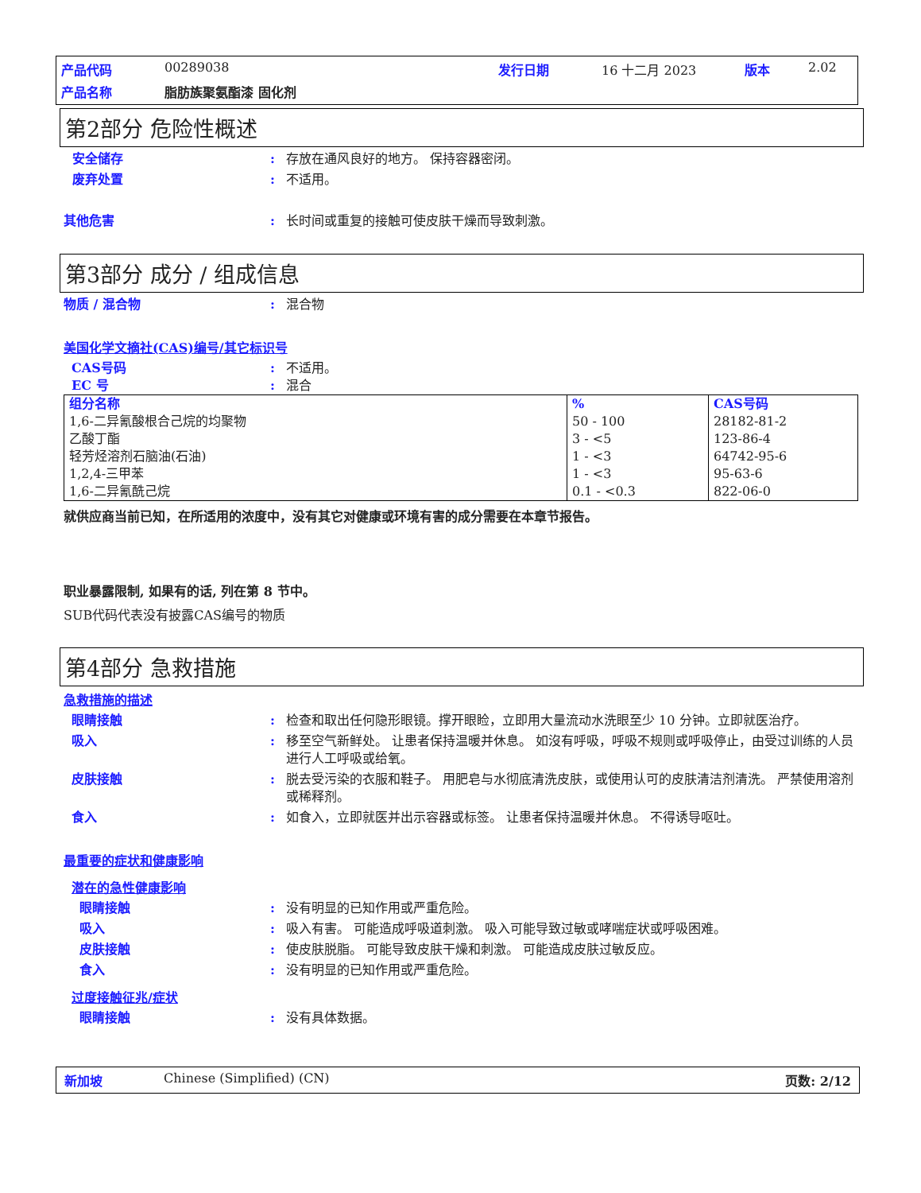产品代码 00289038 发行日期 16 十二月 2023 版本 2.02 产品名称 脂肪族聚氨酯漆 固化剂
第2部分 危险性概述
安全储存: 存放在通风良好的地方。 保持容器密闭。
废弃处置: 不适用。
其他危害: 长时间或重复的接触可使皮肤干燥而导致刺激。
第3部分 成分 / 组成信息
物质 / 混合物: 混合物
美国化学文摘社(CAS)编号/其它标识号
CAS号码: 不适用。
EC 号: 混合
| 组分名称 | % | CAS号码 |
| 1,6-二异氰酸根合己烷的均聚物 乙酸丁酯 轻芳烃溶剂石脑油(石油) 1,2,4-三甲苯 1,6-二异氰酰己烷 | 50 - 100 3 - <5 1 - <3 1 - <3 0.1 - <0.3 | 28182-81-2 123-86-4 64742-95-6 95-63-6 822-06-0 |
就供应商当前已知，在所适用的浓度中，没有其它对健康或环境有害的成分需要在本章节报告。
职业暴露限制, 如果有的话, 列在第 8 节中。
SUB代码代表没有披露CAS编号的物质
第4部分 急救措施
急救措施的描述
眼睛接触: 检查和取出任何隐形眼镜。撑开眼睑，立即用大量流动水洗眼至少 10 分钟。立即就医治疗。
吸入: 移至空气新鲜处。 让患者保持温暖并休息。 如沒有呼吸，呼吸不规则或呼吸停止，由受过训练的人员进行人工呼吸或给氧。
皮肤接触: 脱去受污染的衣服和鞋子。 用肥皂与水彻底清洗皮肤，或使用认可的皮肤清洁剂清洗。 严禁使用溶剂或稀释剂。
食入: 如食入，立即就医并出示容器或标签。 让患者保持温暖并休息。 不得诱导呕吐。
最重要的症状和健康影响
潜在的急性健康影响
眼睛接触: 没有明显的已知作用或严重危险。
吸入: 吸入有害。 可能造成呼吸道刺激。 吸入可能导致过敏或哮喘症状或呼吸困难。
皮肤接触: 使皮肤脱脂。 可能导致皮肤干燥和刺激。 可能造成皮肤过敏反应。
食入: 没有明显的已知作用或严重危险。
过度接触征兆/症状
眼睛接触: 没有具体数据。
新加坡 Chinese (Simplified) (CN) 页数: 2/12